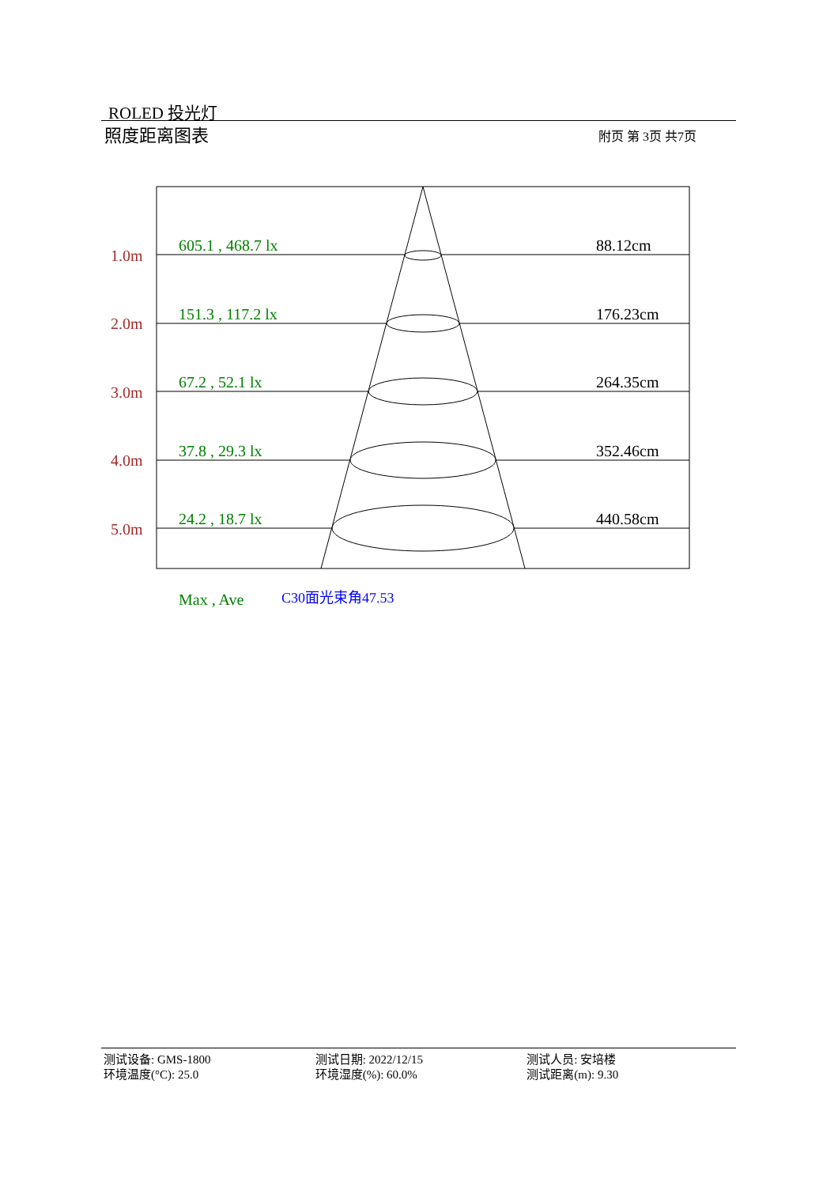ROLED 投光灯
照度距离图表 附页 第 3页 共7页
1.0m
2.0m
3.0m
4.0m
5.0m
605.1 , 468.7 lx
151.3 , 117.2 lx
67.2 , 52.1 lx
37.8 , 29.3 lx
24.2 , 18.7 lx
Max , Ave
88.12cm
176.23cm
264.35cm
352.46cm
440.58cm
C30面光束角47.53
测试设备: GMS-1800
环境温度(°C): 25.0
测试日期: 2022/12/15
环境湿度(%): 60.0%
测试人员: 安培楼
测试距离(m): 9.30